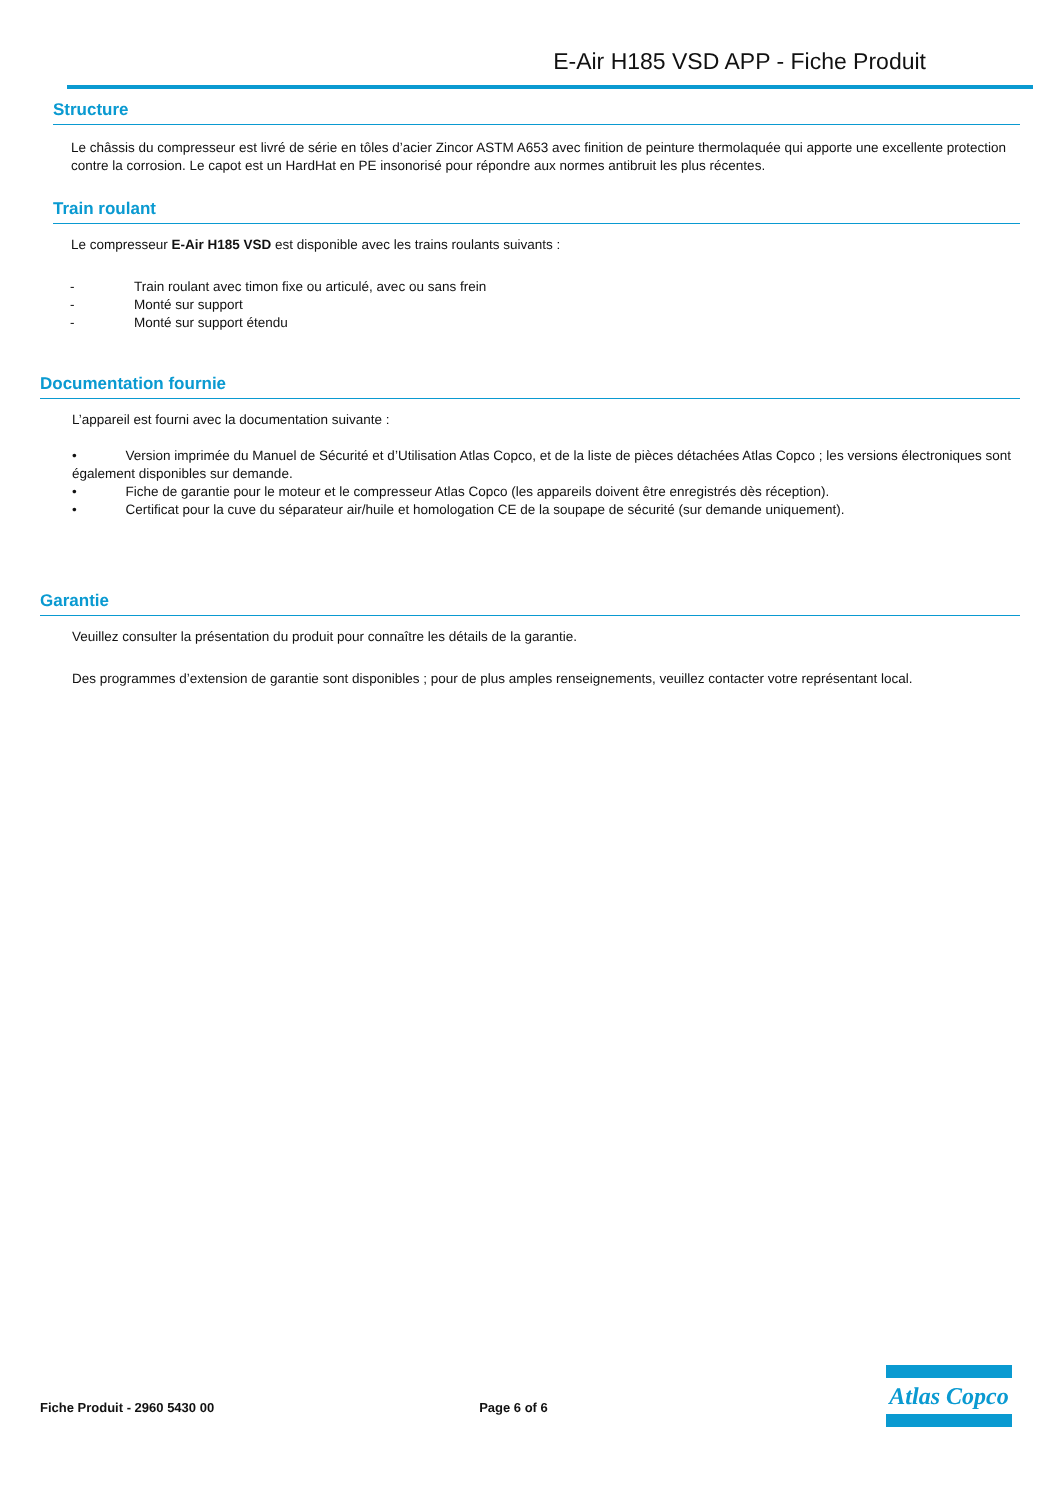E-Air H185 VSD APP - Fiche Produit
Structure
Le châssis du compresseur est livré de série en tôles d’acier Zincor ASTM A653 avec finition de peinture thermolaquée qui apporte une excellente protection contre la corrosion. Le capot est un HardHat en PE insonorisé pour répondre aux normes antibruit les plus récentes.
Train roulant
Le compresseur E-Air H185 VSD est disponible avec les trains roulants suivants :
- Train roulant avec timon fixe ou articulé, avec ou sans frein
- Monté sur support
- Monté sur support étendu
Documentation fournie
L’appareil est fourni avec la documentation suivante :
• Version imprimée du Manuel de Sécurité et d’Utilisation Atlas Copco, et de la liste de pièces détachées Atlas Copco ; les versions électroniques sont également disponibles sur demande.
• Fiche de garantie pour le moteur et le compresseur Atlas Copco (les appareils doivent être enregistrés dès réception).
• Certificat pour la cuve du séparateur air/huile et homologation CE de la soupape de sécurité (sur demande uniquement).
Garantie
Veuillez consulter la présentation du produit pour connaître les détails de la garantie.
Des programmes d’extension de garantie sont disponibles ; pour de plus amples renseignements, veuillez contacter votre représentant local.
Fiche Produit - 2960 5430 00 Page 6 of 6
Atlas Copco